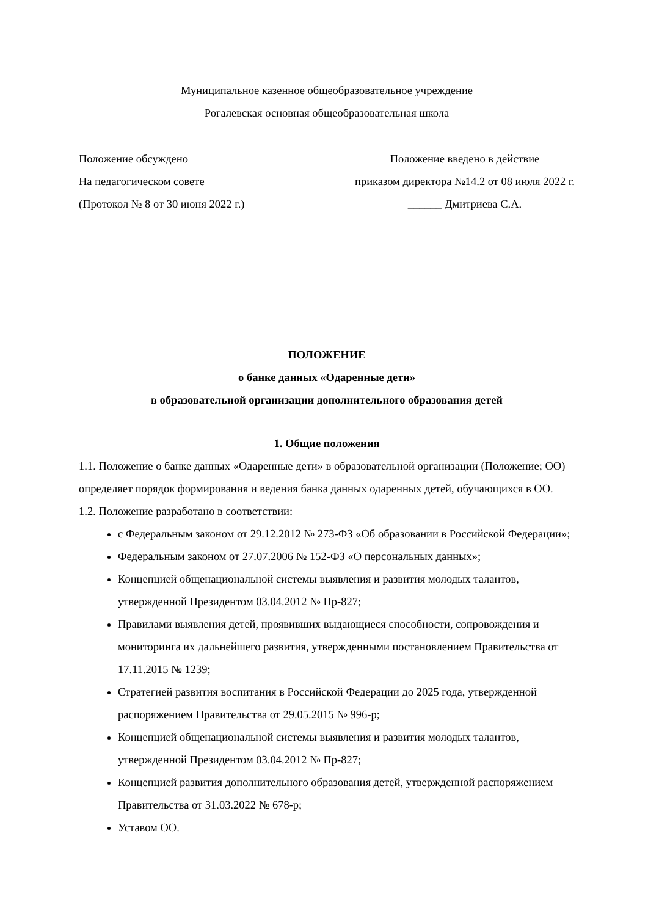Муниципальное казенное общеобразовательное учреждение
Рогалевская основная общеобразовательная школа
Положение обсуждено
На педагогическом совете
(Протокол № 8 от 30 июня 2022 г.)
Положение введено в действие
приказом директора №14.2 от 08 июля 2022 г.
______ Дмитриева С.А.
ПОЛОЖЕНИЕ
о банке данных «Одаренные дети»
в образовательной организации дополнительного образования детей
1. Общие положения
1.1. Положение о банке данных «Одаренные дети» в образовательной организации (Положение; ОО) определяет порядок формирования и ведения банка данных одаренных детей, обучающихся в ОО.
1.2. Положение разработано в соответствии:
с Федеральным законом от 29.12.2012 № 273-ФЗ «Об образовании в Российской Федерации»;
Федеральным законом от 27.07.2006 № 152-ФЗ «О персональных данных»;
Концепцией общенациональной системы выявления и развития молодых талантов, утвержденной Президентом 03.04.2012 № Пр-827;
Правилами выявления детей, проявивших выдающиеся способности, сопровождения и мониторинга их дальнейшего развития, утвержденными постановлением Правительства от 17.11.2015 № 1239;
Стратегией развития воспитания в Российской Федерации до 2025 года, утвержденной распоряжением Правительства от 29.05.2015 № 996-р;
Концепцией общенациональной системы выявления и развития молодых талантов, утвержденной Президентом 03.04.2012 № Пр-827;
Концепцией развития дополнительного образования детей, утвержденной распоряжением Правительства от 31.03.2022 № 678-р;
Уставом ОО.